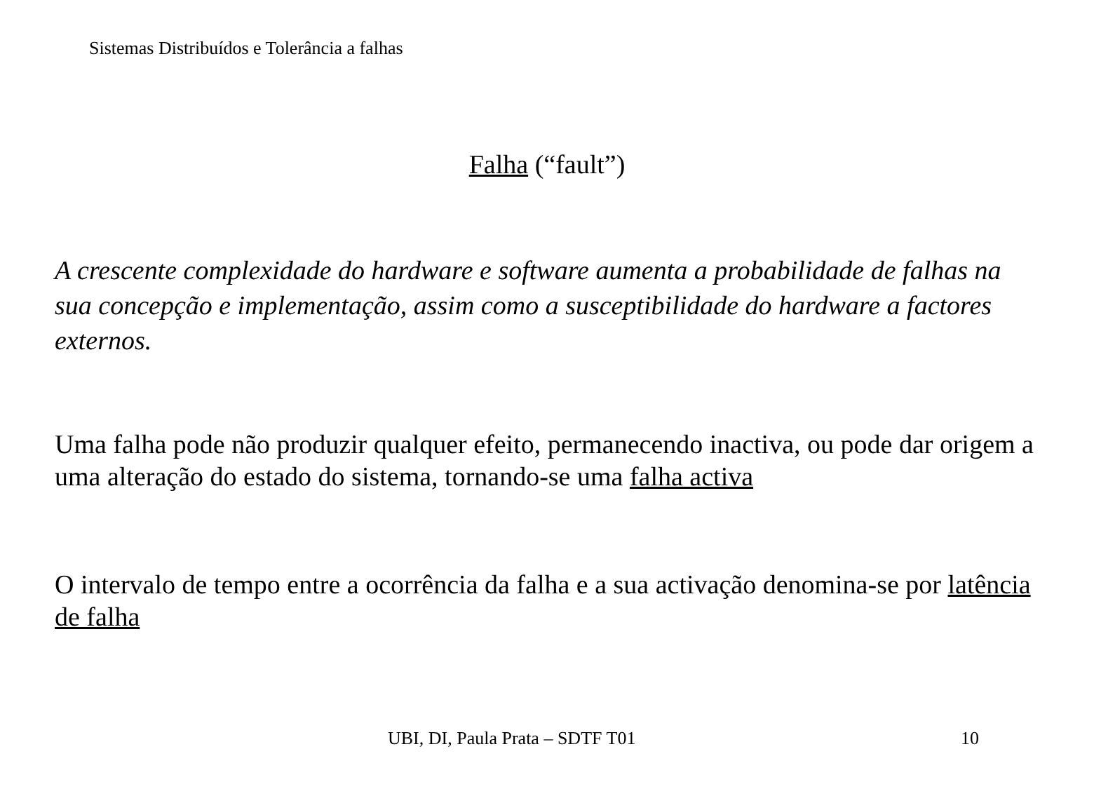Sistemas Distribuídos e Tolerância a falhas
Falha (“fault”)
A crescente complexidade do hardware e software aumenta a probabilidade de falhas na sua concepção e implementação, assim como a susceptibilidade do hardware a factores externos.
Uma falha pode não produzir qualquer efeito, permanecendo inactiva, ou pode dar origem a uma alteração do estado do sistema, tornando-se uma falha activa
O intervalo de tempo entre a ocorrência da falha e a sua activação denomina-se por latência de falha
UBI, DI, Paula Prata – SDTF T01
10